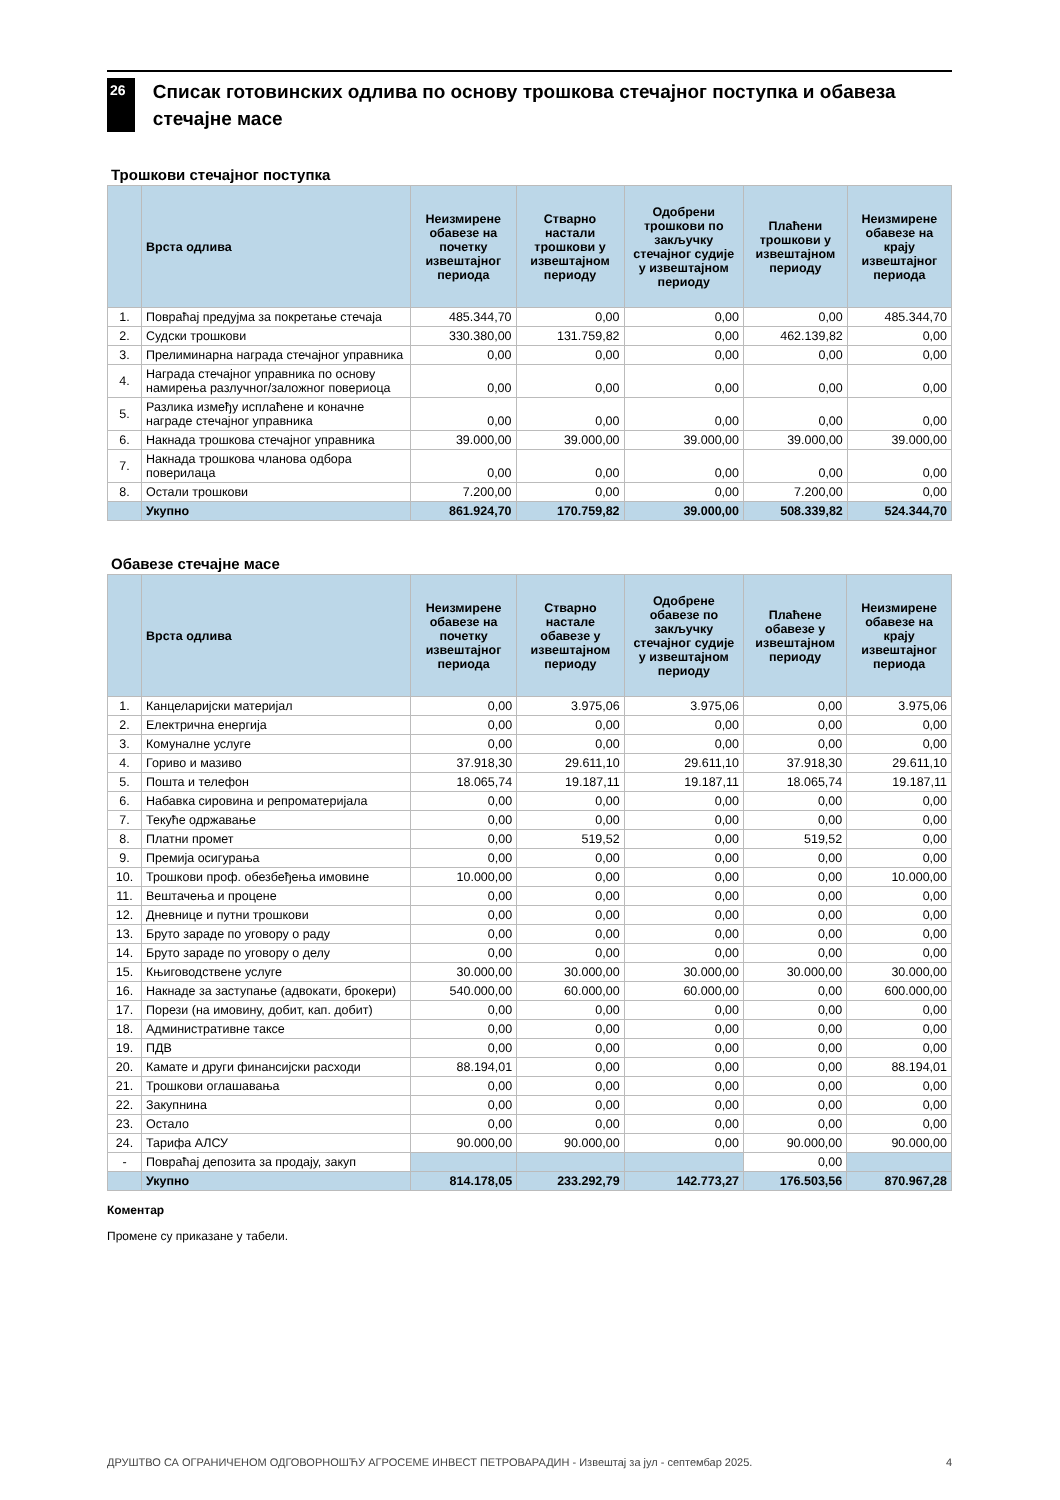26
Списак готовинских одлива по основу трошкова стечајног поступка и обавеза стечајне масе
Трошкови стечајног поступка
| | Врста одлива | Неизмирене обавезе на почетку извештајног периода | Стварно настали трошкови у извештајном периоду | Одобрени трошкови по закључку стечајног судије у извештајном периоду | Плаћени трошкови у извештајном периоду | Неизмирене обавезе на крају извештајног периода |
| --- | --- | --- | --- | --- | --- | --- |
| 1. | Повраћај предујма за покретање стечаја | 485.344,70 | 0,00 | 0,00 | 0,00 | 485.344,70 |
| 2. | Судски трошкови | 330.380,00 | 131.759,82 | 0,00 | 462.139,82 | 0,00 |
| 3. | Прелиминарна награда стечајног управника | 0,00 | 0,00 | 0,00 | 0,00 | 0,00 |
| 4. | Награда стечајног управника по основу намирења разлучног/заложног повериоца | 0,00 | 0,00 | 0,00 | 0,00 | 0,00 |
| 5. | Разлика између исплаћене и коначне награде стечајног управника | 0,00 | 0,00 | 0,00 | 0,00 | 0,00 |
| 6. | Накнада трошкова стечајног управника | 39.000,00 | 39.000,00 | 39.000,00 | 39.000,00 | 39.000,00 |
| 7. | Накнада трошкова чланова одбора поверилаца | 0,00 | 0,00 | 0,00 | 0,00 | 0,00 |
| 8. | Остали трошкови | 7.200,00 | 0,00 | 0,00 | 7.200,00 | 0,00 |
| | Укупно | 861.924,70 | 170.759,82 | 39.000,00 | 508.339,82 | 524.344,70 |
Обавезе стечајне масе
| | Врста одлива | Неизмирене обавезе на почетку извештајног периода | Стварно настале обавезе у извештајном периоду | Одобрене обавезе по закључку стечајног судије у извештајном периоду | Плаћене обавезе у извештајном периоду | Неизмирене обавезе на крају извештајног периода |
| --- | --- | --- | --- | --- | --- | --- |
| 1. | Канцеларијски материјал | 0,00 | 3.975,06 | 3.975,06 | 0,00 | 3.975,06 |
| 2. | Електрична енергија | 0,00 | 0,00 | 0,00 | 0,00 | 0,00 |
| 3. | Комуналне услуге | 0,00 | 0,00 | 0,00 | 0,00 | 0,00 |
| 4. | Гориво и мазиво | 37.918,30 | 29.611,10 | 29.611,10 | 37.918,30 | 29.611,10 |
| 5. | Пошта и телефон | 18.065,74 | 19.187,11 | 19.187,11 | 18.065,74 | 19.187,11 |
| 6. | Набавка сировина и репроматеријала | 0,00 | 0,00 | 0,00 | 0,00 | 0,00 |
| 7. | Текуће одржавање | 0,00 | 0,00 | 0,00 | 0,00 | 0,00 |
| 8. | Платни промет | 0,00 | 519,52 | 0,00 | 519,52 | 0,00 |
| 9. | Премија осигурања | 0,00 | 0,00 | 0,00 | 0,00 | 0,00 |
| 10. | Трошкови проф. обезбеђења имовине | 10.000,00 | 0,00 | 0,00 | 0,00 | 10.000,00 |
| 11. | Вештачења и процене | 0,00 | 0,00 | 0,00 | 0,00 | 0,00 |
| 12. | Дневнице и путни трошкови | 0,00 | 0,00 | 0,00 | 0,00 | 0,00 |
| 13. | Бруто зараде по уговору о раду | 0,00 | 0,00 | 0,00 | 0,00 | 0,00 |
| 14. | Бруто зараде по уговору о делу | 0,00 | 0,00 | 0,00 | 0,00 | 0,00 |
| 15. | Књиговодствене услуге | 30.000,00 | 30.000,00 | 30.000,00 | 30.000,00 | 30.000,00 |
| 16. | Накнаде за заступање (адвокати, брокери) | 540.000,00 | 60.000,00 | 60.000,00 | 0,00 | 600.000,00 |
| 17. | Порези (на имовину, добит, кап. добит) | 0,00 | 0,00 | 0,00 | 0,00 | 0,00 |
| 18. | Административне таксе | 0,00 | 0,00 | 0,00 | 0,00 | 0,00 |
| 19. | ПДВ | 0,00 | 0,00 | 0,00 | 0,00 | 0,00 |
| 20. | Камате и други финансијски расходи | 88.194,01 | 0,00 | 0,00 | 0,00 | 88.194,01 |
| 21. | Трошкови оглашавања | 0,00 | 0,00 | 0,00 | 0,00 | 0,00 |
| 22. | Закупнина | 0,00 | 0,00 | 0,00 | 0,00 | 0,00 |
| 23. | Остало | 0,00 | 0,00 | 0,00 | 0,00 | 0,00 |
| 24. | Тарифа АЛСУ | 90.000,00 | 90.000,00 | 0,00 | 90.000,00 | 90.000,00 |
| - | Повраћај депозита за продају, закуп | | | | 0,00 | |
| | Укупно | 814.178,05 | 233.292,79 | 142.773,27 | 176.503,56 | 870.967,28 |
Коментар
Промене су приказане у табели.
ДРУШТВО СА ОГРАНИЧЕНОМ ОДГОВОРНОШЋУ АГРОСЕМЕ ИНВЕСТ ПЕТРОВАРАДИН - Извештај за јул - септембар 2025. 4